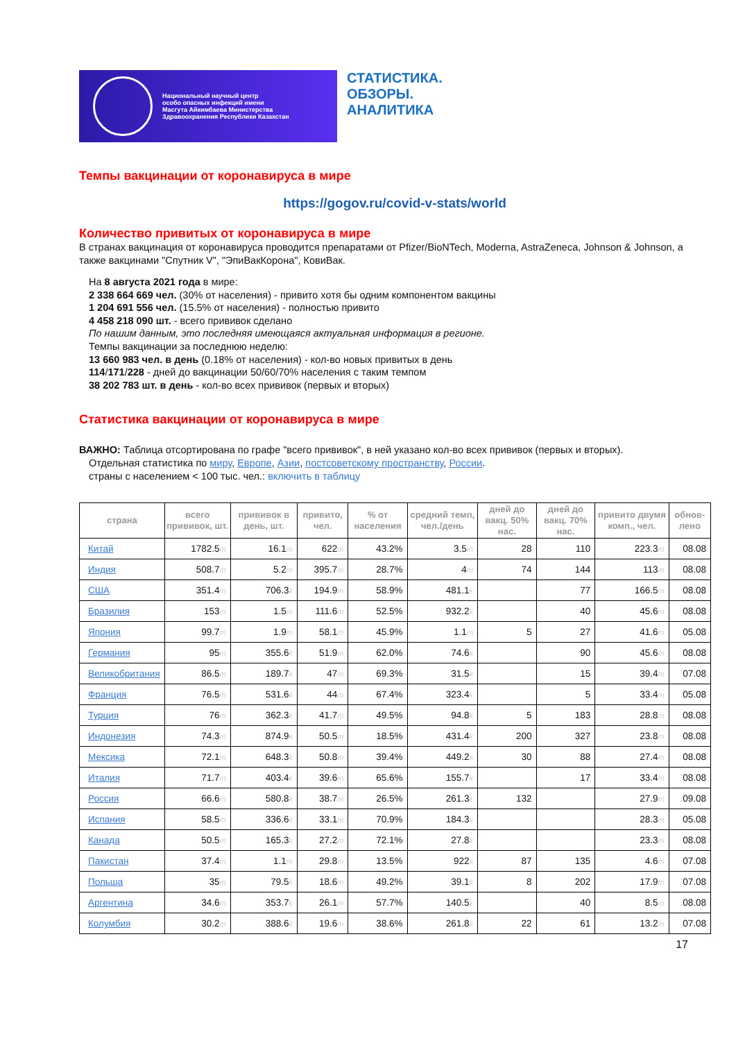Национальный научный центр
особо опасных инфекций имени
Масгута Айкимбаева Министерства
Здравоохранения Республики Казахстан
СТАТИСТИКА.
ОБЗОРЫ.
АНАЛИТИКА
Темпы вакцинации от коронавируса в мире
https://gogov.ru/covid-v-stats/world
Количество привитых от коронавируса в мире
В странах вакцинация от коронавируса проводится препаратами от Pfizer/BioNTech, Moderna, AstraZeneca, Johnson & Johnson, а также вакцинами "Спутник V", "ЭпиВакКорона", КовиВак.
На 8 августа 2021 года в мире:
2 338 664 669 чел. (30% от населения) - привито хотя бы одним компонентом вакцины
1 204 691 556 чел. (15.5% от населения) - полностью привито
4 458 218 090 шт. - всего прививок сделано
По нашим данным, это последняя имеющаяся актуальная информация в регионе.
Темпы вакцинации за последнюю неделю:
13 660 983 чел. в день (0.18% от населения) - кол-во новых привитых в день
114/171/228 - дней до вакцинации 50/60/70% населения с таким темпом
38 202 783 шт. в день - кол-во всех прививок (первых и вторых)
Статистика вакцинации от коронавируса в мире
ВАЖНО: Таблица отсортирована по графе "всего прививок", в ней указано кол-во всех прививок (первых и вторых).
Отдельная статистика по миру, Европе, Азии, постсоветскому пространству, России.
страны с населением < 100 тыс. чел.: включить в таблицу
| страна | всего прививок, шт. | прививок в день, шт. | привито, чел. | % от населения | средний темп, чел./день | дней до вакц. 50% нас. | дней до вакц. 70% нас. | привито двумя комп., чел. | обнов-лено |
| --- | --- | --- | --- | --- | --- | --- | --- | --- | --- |
| Китай | 1782.5 m | 16.1 m | 622 m | 43.2% | 3.5 m | 28 | 110 | 223.3 m | 08.08 |
| Индия | 508.7 m | 5.2 m | 395.7 m | 28.7% | 4 m | 74 | 144 | 113 m | 08.08 |
| США | 351.4 m | 706.3 k | 194.9 m | 58.9% | 481.1 k | | 77 | 166.5 m | 08.08 |
| Бразилия | 153 m | 1.5 m | 111.6 m | 52.5% | 932.2 k | | 40 | 45.6 m | 08.08 |
| Япония | 99.7 m | 1.9 m | 58.1 m | 45.9% | 1.1 m | 5 | 27 | 41.6 m | 05.08 |
| Германия | 95 m | 355.6 k | 51.9 m | 62.0% | 74.6 k | | 90 | 45.6 m | 08.08 |
| Великобритания | 86.5 m | 189.7 k | 47 m | 69.3% | 31.5 k | | 15 | 39.4 m | 07.08 |
| Франция | 76.5 m | 531.6 k | 44 m | 67.4% | 323.4 k | | 5 | 33.4 m | 05.08 |
| Турция | 76 m | 362.3 k | 41.7 m | 49.5% | 94.8 k | 5 | 183 | 28.8 m | 08.08 |
| Индонезия | 74.3 m | 874.9 k | 50.5 m | 18.5% | 431.4 k | 200 | 327 | 23.8 m | 08.08 |
| Мексика | 72.1 m | 648.3 k | 50.8 m | 39.4% | 449.2 k | 30 | 88 | 27.4 m | 08.08 |
| Италия | 71.7 m | 403.4 k | 39.6 m | 65.6% | 155.7 k | | 17 | 33.4 m | 08.08 |
| Россия | 66.6 m | 580.8 k | 38.7 m | 26.5% | 261.3 k | 132 | | 27.9 m | 09.08 |
| Испания | 58.5 m | 336.6 k | 33.1 m | 70.9% | 184.3 k | | | 28.3 m | 05.08 |
| Канада | 50.5 m | 165.3 k | 27.2 m | 72.1% | 27.8 k | | | 23.3 m | 08.08 |
| Пакистан | 37.4 m | 1.1 m | 29.8 m | 13.5% | 922 k | 87 | 135 | 4.6 m | 07.08 |
| Польша | 35 m | 79.5 k | 18.6 m | 49.2% | 39.1 k | 8 | 202 | 17.9 m | 07.08 |
| Аргентина | 34.6 m | 353.7 k | 26.1 m | 57.7% | 140.5 k | | 40 | 8.5 m | 08.08 |
| Колумбия | 30.2 m | 388.6 k | 19.6 m | 38.6% | 261.8 k | 22 | 61 | 13.2 m | 07.08 |
17